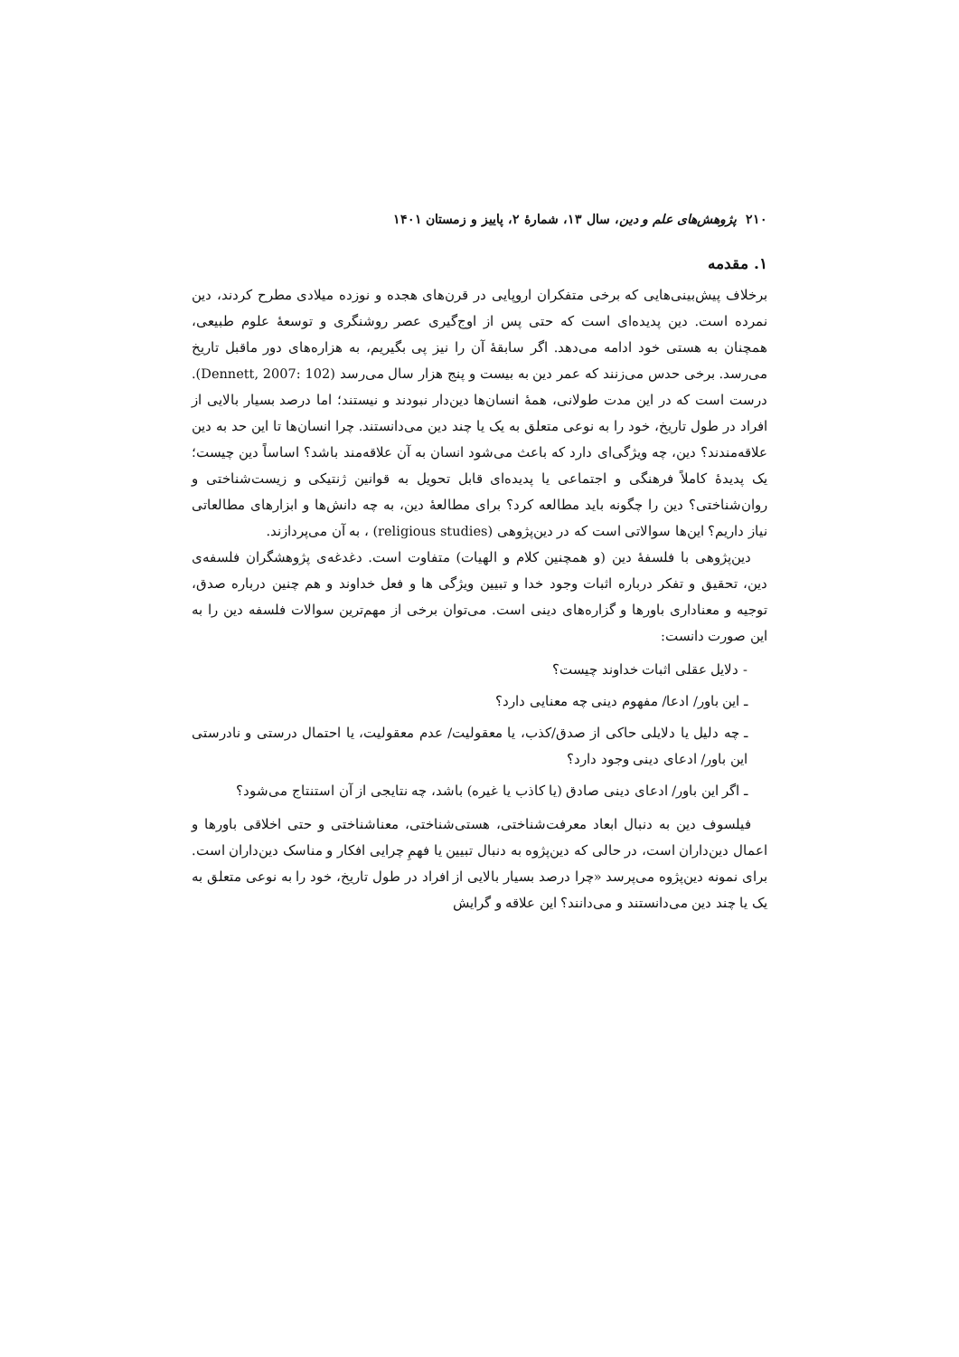۲۱۰ پژوهش‌های علم و دین، سال ۱۳، شمارهٔ ۲، پاییز و زمستان ۱۴۰۱
۱. مقدمه
برخلاف پیش‌بینی‌هایی که برخی متفکران اروپایی در قرن‌های هجده و نوزده میلادی مطرح کردند، دین نمرده است. دین پدیده‌ای است که حتی پس از اوج‌گیری عصر روشنگری و توسعهٔ علوم طبیعی، همچنان به هستی خود ادامه می‌دهد. اگر سابقهٔ آن را نیز پی بگیریم، به هزاره‌های دور ماقبل تاریخ می‌رسد. برخی حدس می‌زنند که عمر دین به بیست و پنج هزار سال می‌رسد (Dennett, 2007: 102). درست است که در این مدت طولانی، همهٔ انسان‌ها دین‌دار نبودند و نیستند؛ اما درصد بسیار بالایی از افراد در طول تاریخ، خود را به نوعی متعلق به یک یا چند دین می‌دانستند. چرا انسان‌ها تا این حد به دین علاقه‌مندند؟ دین، چه ویژگی‌ای دارد که باعث می‌شود انسان به آن علاقه‌مند باشد؟ اساساً دین چیست؛ یک پدیدهٔ کاملاً فرهنگی و اجتماعی یا پدیده‌ای قابل تحویل به قوانین ژنتیکی و زیست‌شناختی و روان‌شناختی؟ دین را چگونه باید مطالعه کرد؟ برای مطالعهٔ دین، به چه دانش‌ها و ابزارهای مطالعاتی نیاز داریم؟ این‌ها سوالاتی است که در دین‌پژوهی (religious studies) ، به آن می‌پردازند.
دین‌پژوهی با فلسفهٔ دین (و همچنین کلام و الهیات) متفاوت است. دغدغه‌ی پژوهشگران فلسفه‌ی دین، تحقیق و تفکر درباره اثبات وجود خدا و تبیین ویژگی ها و فعل خداوند و هم چنین درباره صدق، توجیه و معناداری باورها و گزاره‌های دینی است. می‌توان برخی از مهم‌ترین سوالات فلسفه دین را به این صورت دانست:
- دلایل عقلی اثبات خداوند چیست؟
ـ این باور/ ادعا/ مفهوم دینی چه معنایی دارد؟
ـ چه دلیل یا دلایلی حاکی از صدق/کذب، یا معقولیت/ عدم معقولیت، یا احتمال درستی و نادرستی این باور/ ادعای دینی وجود دارد؟
ـ اگر این باور/ ادعای دینی صادق (یا کاذب یا غیره) باشد، چه نتایجی از آن استنتاج می‌شود؟
فیلسوف دین به دنبال ابعاد معرفت‌شناختی، هستی‌شناختی، معناشناختی و حتی اخلاقی باورها و اعمال دین‌داران است، در حالی که دین‌پژوه به دنبال تبیین یا فهمِ چرایی افکار و مناسک دین‌داران است. برای نمونه دین‌پژوه می‌پرسد «چرا درصد بسیار بالایی از افراد در طول تاریخ، خود را به نوعی متعلق به یک یا چند دین می‌دانستند و می‌دانند؟ این علاقه و گرایش